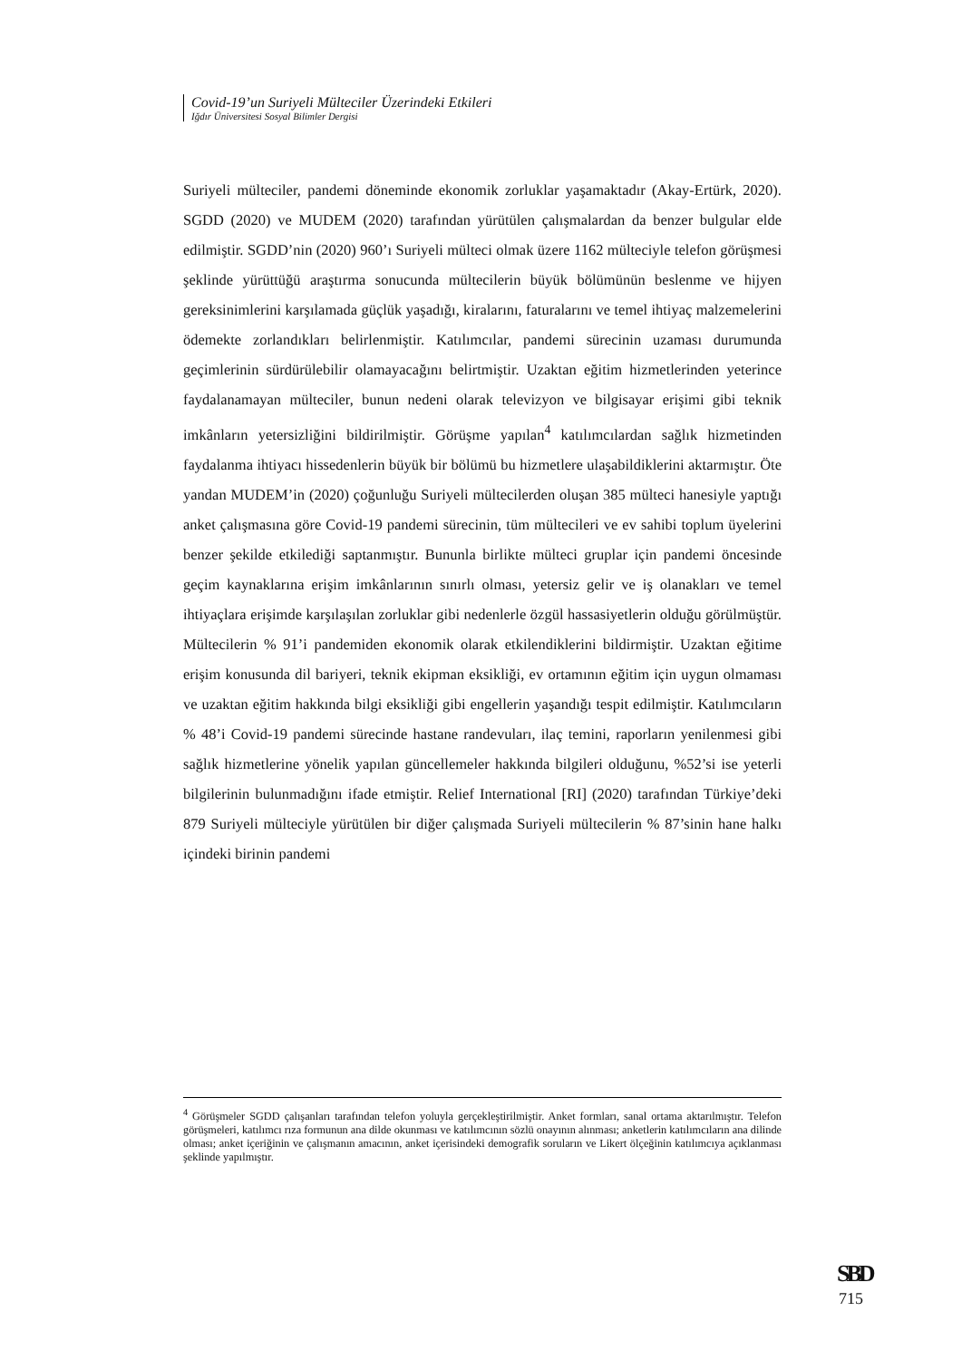Covid-19’un Suriyeli Mülteciler Üzerindeki Etkileri
Iğdır Üniversitesi Sosyal Bilimler Dergisi
Suriyeli mülteciler, pandemi döneminde ekonomik zorluklar yaşamaktadır (Akay-Ertürk, 2020). SGDD (2020) ve MUDEM (2020) tarafından yürütülen çalışmalardan da benzer bulgular elde edilmiştir. SGDD’nin (2020) 960’ı Suriyeli mülteci olmak üzere 1162 mülteciyle telefon görüşmesi şeklinde yürüttüğü araştırma sonucunda mültecilerin büyük bölümünün beslenme ve hijyen gereksinimlerini karşılamada güçlük yaşadığı, kiralarını, faturalarını ve temel ihtiyaç malzemelerini ödemekte zorlandıkları belirlenmiştir. Katılımcılar, pandemi sürecinin uzaması durumunda geçimlerinin sürdürülebilir olamayacağını belirtmiştir. Uzaktan eğitim hizmetlerinden yeterince faydalanamayan mülteciler, bunun nedeni olarak televizyon ve bilgisayar erişimi gibi teknik imkânların yetersizliğini bildirilmiştir. Görüşme yapılan<sup>4</sup> katılımcılardan sağlık hizmetinden faydalanma ihtiyacı hissedenlerin büyük bir bölümü bu hizmetlere ulaşabildiklerini aktarmıştır. Öte yandan MUDEM’in (2020) çoğunluğu Suriyeli mültecilerden oluşan 385 mülteci hanesiyle yaptığı anket çalışmasına göre Covid-19 pandemi sürecinin, tüm mültecileri ve ev sahibi toplum üyelerini benzer şekilde etkilediği saptanmıştır. Bununla birlikte mülteci gruplar için pandemi öncesinde geçim kaynaklarına erişim imkânlarının sınırlı olması, yetersiz gelir ve iş olanakları ve temel ihtiyaçlara erişimde karşılaşılan zorluklar gibi nedenlerle özgül hassasiyetlerin olduğu görülmüştür. Mültecilerin % 91’i pandemiden ekonomik olarak etkilendiklerini bildirmiştir. Uzaktan eğitime erişim konusunda dil bariyeri, teknik ekipman eksikliği, ev ortamının eğitim için uygun olmaması ve uzaktan eğitim hakkında bilgi eksikliği gibi engellerin yaşandığı tespit edilmiştir. Katılımcıların % 48’i Covid-19 pandemi sürecinde hastane randevuları, ilaç temini, raporların yenilenmesi gibi sağlık hizmetlerine yönelik yapılan güncellemeler hakkında bilgileri olduğunu, %52’si ise yeterli bilgilerinin bulunmadığını ifade etmiştir. Relief International [RI] (2020) tarafından Türkiye’deki 879 Suriyeli mülteciyle yürütülen bir diğer çalışmada Suriyeli mültecilerin % 87’sinin hane halkı içindeki birinin pandemi
<sup>4</sup> Görüşmeler SGDD çalışanları tarafından telefon yoluyla gerçekleştirilmiştir. Anket formları, sanal ortama aktarılmıştır. Telefon görüşmeleri, katılımcı rıza formunun ana dilde okunması ve katılımcının sözlü onayının alınması; anketlerin katılımcıların ana dilinde olması; anket içeriğinin ve çalışmanın amacının, anket içerisindeki demografik soruların ve Likert ölçeğinin katılımcıya açıklanması şeklinde yapılmıştır.
SBD
715